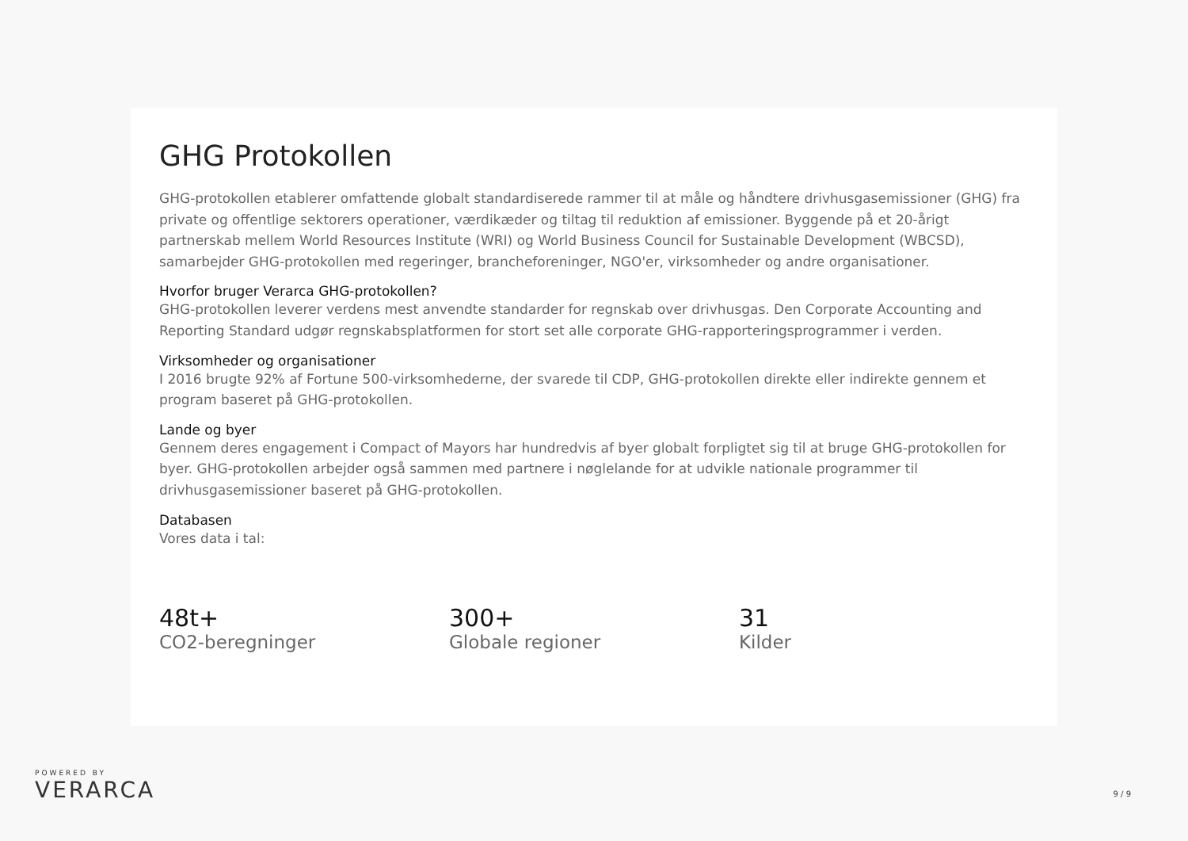GHG Protokollen
GHG-protokollen etablerer omfattende globalt standardiserede rammer til at måle og håndtere drivhusgasemissioner (GHG) fra private og offentlige sektorers operationer, værdikæder og tiltag til reduktion af emissioner. Byggende på et 20-årigt partnerskab mellem World Resources Institute (WRI) og World Business Council for Sustainable Development (WBCSD), samarbejder GHG-protokollen med regeringer, brancheforeninger, NGO'er, virksomheder og andre organisationer.
Hvorfor bruger Verarca GHG-protokollen?
GHG-protokollen leverer verdens mest anvendte standarder for regnskab over drivhusgas. Den Corporate Accounting and Reporting Standard udgør regnskabsplatformen for stort set alle corporate GHG-rapporteringsprogrammer i verden.
Virksomheder og organisationer
I 2016 brugte 92% af Fortune 500-virksomhederne, der svarede til CDP, GHG-protokollen direkte eller indirekte gennem et program baseret på GHG-protokollen.
Lande og byer
Gennem deres engagement i Compact of Mayors har hundredvis af byer globalt forpligtet sig til at bruge GHG-protokollen for byer. GHG-protokollen arbejder også sammen med partnere i nøglelande for at udvikle nationale programmer til drivhusgasemissioner baseret på GHG-protokollen.
Databasen
Vores data i tal:
48t+
CO2-beregninger
300+
Globale regioner
31
Kilder
POWERED BY
VERARCA
9 / 9